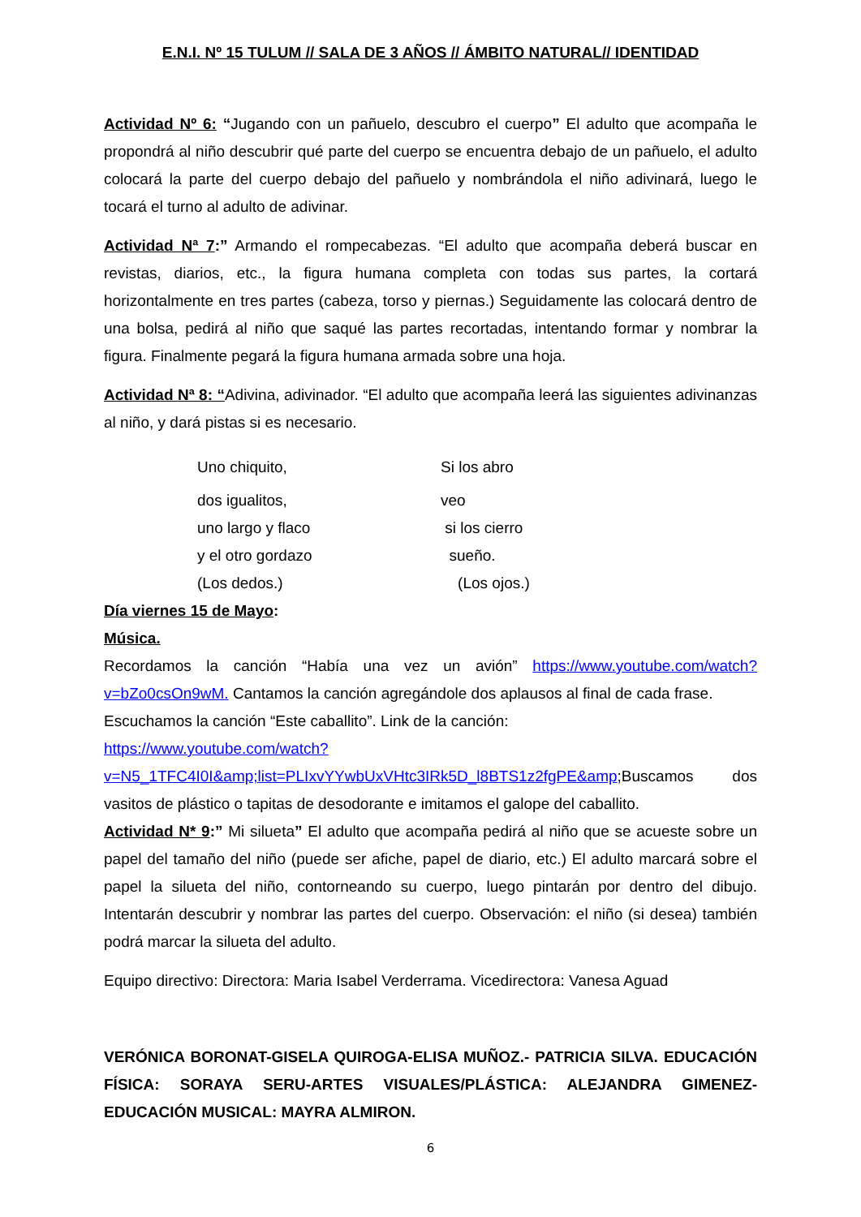E.N.I. Nº 15 TULUM // SALA DE 3 AÑOS // ÁMBITO NATURAL// IDENTIDAD
Actividad Nº 6: “Jugando con un pañuelo, descubro el cuerpo” El adulto que acompaña le propondrá al niño descubrir qué parte del cuerpo se encuentra debajo de un pañuelo, el adulto colocará la parte del cuerpo debajo del pañuelo y nombrándola el niño adivinará, luego le tocará el turno al adulto de adivinar.
Actividad Nª 7:” Armando el rompecabezas. “El adulto que acompaña deberá buscar en revistas, diarios, etc., la figura humana completa con todas sus partes, la cortará horizontalmente en tres partes (cabeza, torso y piernas.) Seguidamente las colocará dentro de una bolsa, pedirá al niño que saqué las partes recortadas, intentando formar y nombrar la figura. Finalmente pegará la figura humana armada sobre una hoja.
Actividad Nª 8: “Adivina, adivinador. “El adulto que acompaña leerá las siguientes adivinanzas al niño, y dará pistas si es necesario.
| Uno chiquito, | Si los abro |
| dos igualitos, | veo |
| uno largo y flaco | si los cierro |
| y el otro gordazo | sueño. |
| (Los dedos.) | (Los ojos.) |
Día viernes 15 de Mayo:
Música.
Recordamos la canción “Había una vez un avión” https://www.youtube.com/watch?v=bZo0csOn9wM. Cantamos la canción agregándole dos aplausos al final de cada frase.
Escuchamos la canción “Este caballito”. Link de la canción:
https://www.youtube.com/watch?v=N5_1TFC4I0I&amp;list=PLIxvYYwbUxVHtc3IRk5D_l8BTS1z2fgPE&amp;Buscamos dos vasitos de plástico o tapitas de desodorante e imitamos el galope del caballito.
Actividad N* 9:” Mi silueta” El adulto que acompaña pedirá al niño que se acueste sobre un papel del tamaño del niño (puede ser afiche, papel de diario, etc.) El adulto marcará sobre el papel la silueta del niño, contorneando su cuerpo, luego pintarán por dentro del dibujo. Intentarán descubrir y nombrar las partes del cuerpo. Observación: el niño (si desea) también podrá marcar la silueta del adulto.
Equipo directivo: Directora: Maria Isabel Verderrama. Vicedirectora: Vanesa Aguad
VERÓNICA BORONAT-GISELA QUIROGA-ELISA MUÑOZ.- PATRICIA SILVA. EDUCACIÓN FÍSICA: SORAYA SERU-ARTES VISUALES/PLÁSTICA: ALEJANDRA GIMENEZ-EDUCACIÓN MUSICAL: MAYRA ALMIRON.
6